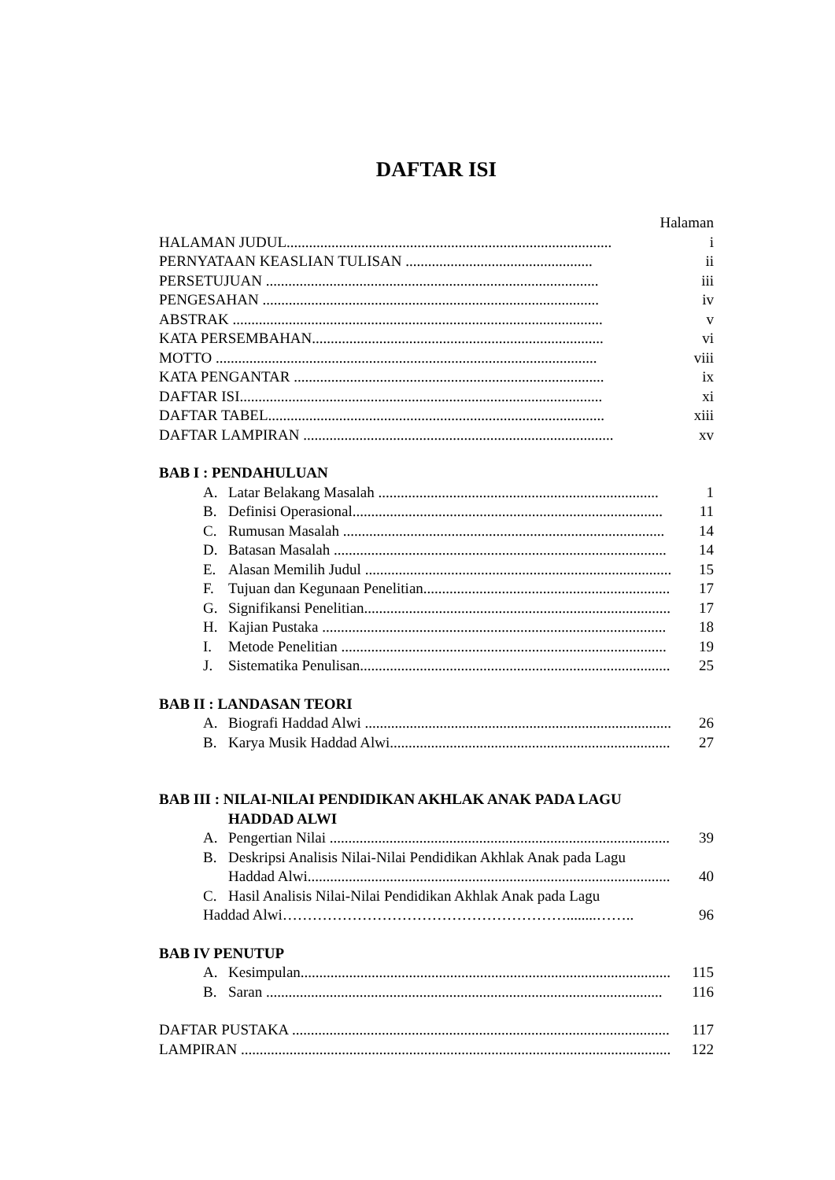DAFTAR ISI
Halaman
HALAMAN JUDUL....................................................................................... i
PERNYATAAN KEASLIAN TULISAN .................................................. ii
PERSETUJUAN ......................................................................................... iii
PENGESAHAN .......................................................................................... iv
ABSTRAK ................................................................................................... v
KATA PERSEMBAHAN.............................................................................. vi
MOTTO ...................................................................................................... viii
KATA PENGANTAR ................................................................................... ix
DAFTAR ISI................................................................................................. xi
DAFTAR TABEL.......................................................................................... xiii
DAFTAR LAMPIRAN ................................................................................... xv
BAB I : PENDAHULUAN
A. Latar Belakang Masalah ........................................................................... 1
B. Definisi Operasional................................................................................... 11
C. Rumusan Masalah ...................................................................................... 14
D. Batasan Masalah ......................................................................................... 14
E. Alasan Memilih Judul .................................................................................. 15
F. Tujuan dan Kegunaan Penelitian................................................................... 17
G. Signifikansi Penelitian.................................................................................. 17
H. Kajian Pustaka ............................................................................................ 18
I. Metode Penelitian ....................................................................................... 19
J. Sistematika Penulisan................................................................................... 25
BAB II : LANDASAN TEORI
A. Biografi Haddad Alwi ................................................................................... 26
B. Karya Musik Haddad Alwi............................................................................ 27
BAB III : NILAI-NILAI PENDIDIKAN AKHLAK ANAK PADA LAGU
HADDAD ALWI
A. Pengertian Nilai ............................................................................................ 39
B. Deskripsi Analisis Nilai-Nilai Pendidikan Akhlak Anak pada Lagu
Haddad Alwi................................................................................................. 40
C. Hasil Analisis Nilai-Nilai Pendidikan Akhlak Anak pada Lagu
Haddad Alwi…………………………………………………........…….. 96
BAB IV PENUTUP
A. Kesimpulan................................................................................................... 115
B. Saran .......................................................................................................... 116
DAFTAR PUSTAKA ...................................................................................................... 117
LAMPIRAN ................................................................................................................... 122